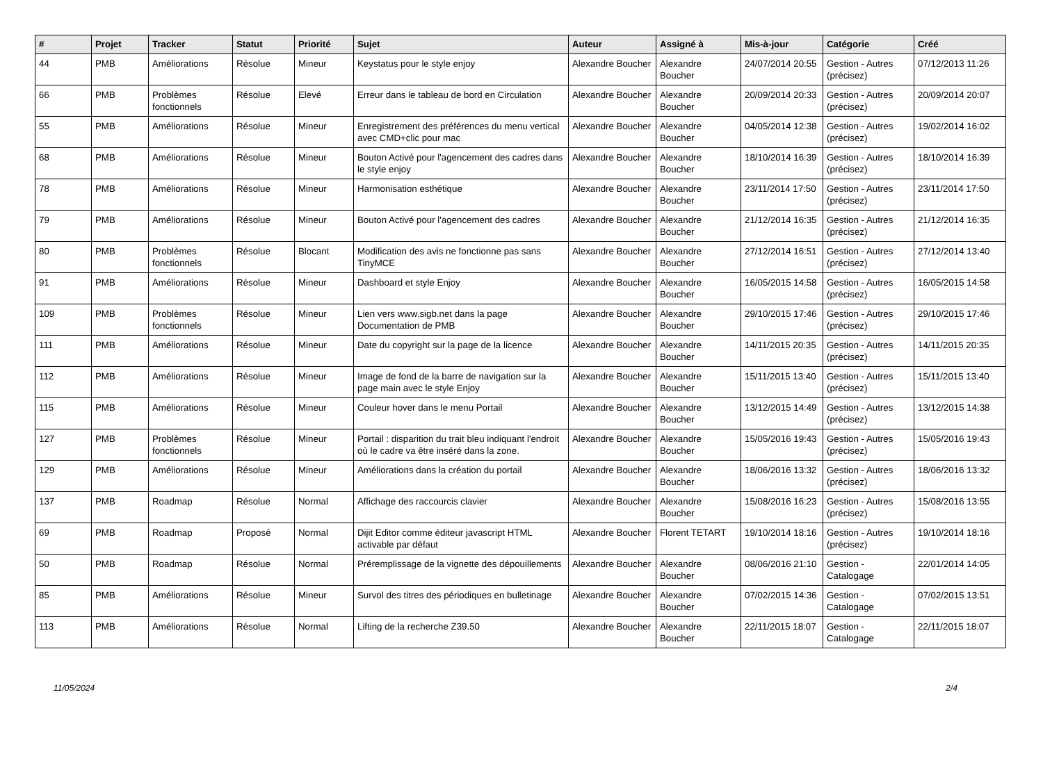| # | Projet | Tracker | Statut | Priorité | Sujet | Auteur | Assigné à | Mis-à-jour | Catégorie | Créé |
| --- | --- | --- | --- | --- | --- | --- | --- | --- | --- | --- |
| 44 | PMB | Améliorations | Résolue | Mineur | Keystatus pour le style enjoy | Alexandre Boucher | Alexandre Boucher | 24/07/2014 20:55 | Gestion - Autres (précisez) | 07/12/2013 11:26 |
| 66 | PMB | Problèmes fonctionnels | Résolue | Elevé | Erreur dans le tableau de bord en Circulation | Alexandre Boucher | Alexandre Boucher | 20/09/2014 20:33 | Gestion - Autres (précisez) | 20/09/2014 20:07 |
| 55 | PMB | Améliorations | Résolue | Mineur | Enregistrement des préférences du menu vertical avec CMD+clic pour mac | Alexandre Boucher | Alexandre Boucher | 04/05/2014 12:38 | Gestion - Autres (précisez) | 19/02/2014 16:02 |
| 68 | PMB | Améliorations | Résolue | Mineur | Bouton Activé pour l'agencement des cadres dans le style enjoy | Alexandre Boucher | Alexandre Boucher | 18/10/2014 16:39 | Gestion - Autres (précisez) | 18/10/2014 16:39 |
| 78 | PMB | Améliorations | Résolue | Mineur | Harmonisation esthétique | Alexandre Boucher | Alexandre Boucher | 23/11/2014 17:50 | Gestion - Autres (précisez) | 23/11/2014 17:50 |
| 79 | PMB | Améliorations | Résolue | Mineur | Bouton Activé pour l'agencement des cadres | Alexandre Boucher | Alexandre Boucher | 21/12/2014 16:35 | Gestion - Autres (précisez) | 21/12/2014 16:35 |
| 80 | PMB | Problèmes fonctionnels | Résolue | Blocant | Modification des avis ne fonctionne pas sans TinyMCE | Alexandre Boucher | Alexandre Boucher | 27/12/2014 16:51 | Gestion - Autres (précisez) | 27/12/2014 13:40 |
| 91 | PMB | Améliorations | Résolue | Mineur | Dashboard et style Enjoy | Alexandre Boucher | Alexandre Boucher | 16/05/2015 14:58 | Gestion - Autres (précisez) | 16/05/2015 14:58 |
| 109 | PMB | Problèmes fonctionnels | Résolue | Mineur | Lien vers www.sigb.net dans la page Documentation de PMB | Alexandre Boucher | Alexandre Boucher | 29/10/2015 17:46 | Gestion - Autres (précisez) | 29/10/2015 17:46 |
| 111 | PMB | Améliorations | Résolue | Mineur | Date du copyright sur la page de la licence | Alexandre Boucher | Alexandre Boucher | 14/11/2015 20:35 | Gestion - Autres (précisez) | 14/11/2015 20:35 |
| 112 | PMB | Améliorations | Résolue | Mineur | Image de fond de la barre de navigation sur la page main avec le style Enjoy | Alexandre Boucher | Alexandre Boucher | 15/11/2015 13:40 | Gestion - Autres (précisez) | 15/11/2015 13:40 |
| 115 | PMB | Améliorations | Résolue | Mineur | Couleur hover dans le menu Portail | Alexandre Boucher | Alexandre Boucher | 13/12/2015 14:49 | Gestion - Autres (précisez) | 13/12/2015 14:38 |
| 127 | PMB | Problèmes fonctionnels | Résolue | Mineur | Portail : disparition du trait bleu indiquant l'endroit où le cadre va être inséré dans la zone. | Alexandre Boucher | Alexandre Boucher | 15/05/2016 19:43 | Gestion - Autres (précisez) | 15/05/2016 19:43 |
| 129 | PMB | Améliorations | Résolue | Mineur | Améliorations dans la création du portail | Alexandre Boucher | Alexandre Boucher | 18/06/2016 13:32 | Gestion - Autres (précisez) | 18/06/2016 13:32 |
| 137 | PMB | Roadmap | Résolue | Normal | Affichage des raccourcis clavier | Alexandre Boucher | Alexandre Boucher | 15/08/2016 16:23 | Gestion - Autres (précisez) | 15/08/2016 13:55 |
| 69 | PMB | Roadmap | Proposé | Normal | Dijit Editor comme éditeur javascript HTML activable par défaut | Alexandre Boucher | Florent TETART | 19/10/2014 18:16 | Gestion - Autres (précisez) | 19/10/2014 18:16 |
| 50 | PMB | Roadmap | Résolue | Normal | Préremplissage de la vignette des dépouillements | Alexandre Boucher | Alexandre Boucher | 08/06/2016 21:10 | Gestion - Catalogage | 22/01/2014 14:05 |
| 85 | PMB | Améliorations | Résolue | Mineur | Survol des titres des périodiques en bulletinage | Alexandre Boucher | Alexandre Boucher | 07/02/2015 14:36 | Gestion - Catalogage | 07/02/2015 13:51 |
| 113 | PMB | Améliorations | Résolue | Normal | Lifting de la recherche Z39.50 | Alexandre Boucher | Alexandre Boucher | 22/11/2015 18:07 | Gestion - Catalogage | 22/11/2015 18:07 |
11/05/2024 2/4